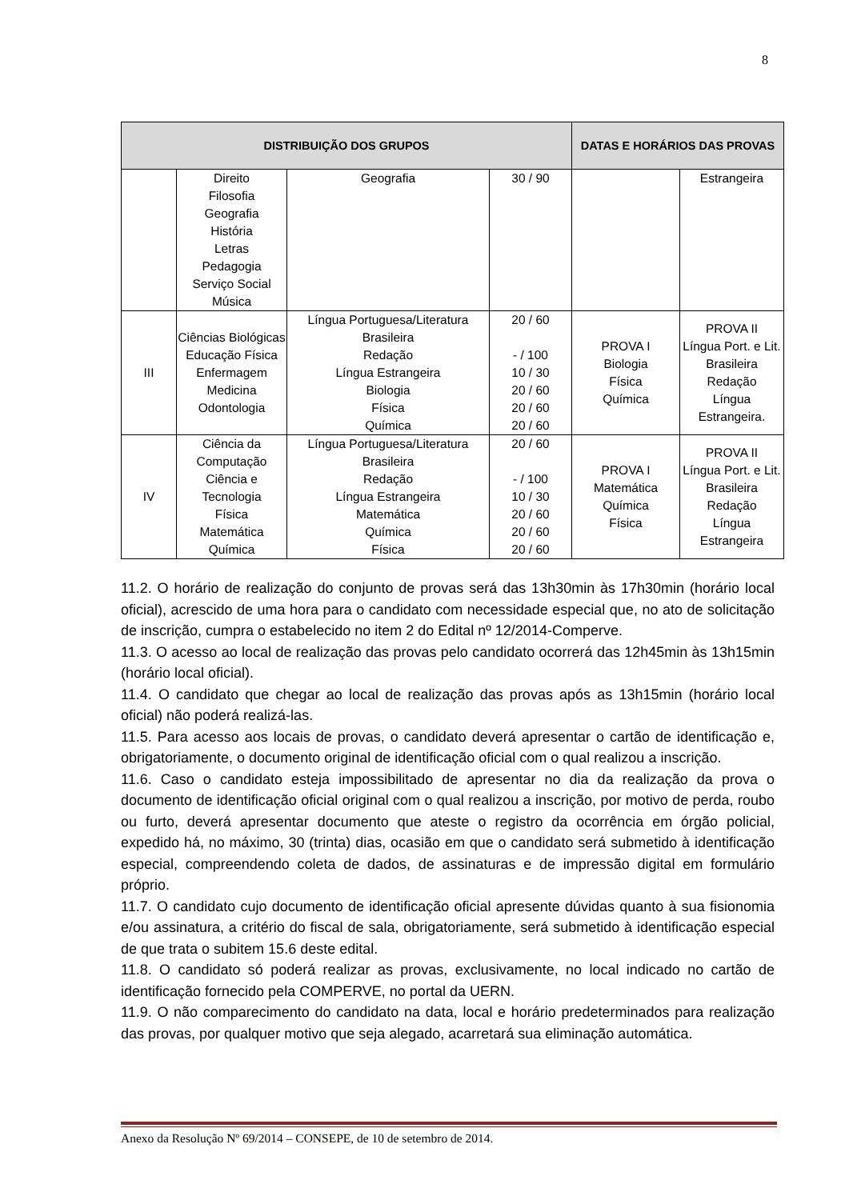8
| DISTRIBUIÇÃO DOS GRUPOS | | | | DATAS E HORÁRIOS DAS PROVAS | |
| --- | --- | --- | --- | --- | --- |
| | Direito Filosofia Geografia História Letras Pedagogia Serviço Social Música | Geografia | 30 / 90 | | Estrangeira |
| III | Ciências Biológicas Educação Física Enfermagem Medicina Odontologia | Língua Portuguesa/Literatura Brasileira Redação Língua Estrangeira Biologia Física Química | 20 / 60 - / 100 10 / 30 20 / 60 20 / 60 20 / 60 | PROVA I Biologia Física Química | PROVA II Língua Port. e Lit. Brasileira Redação Língua Estrangeira. |
| IV | Ciência da Computação Ciência e Tecnologia Física Matemática Química | Língua Portuguesa/Literatura Brasileira Redação Língua Estrangeira Matemática Química Física | 20 / 60 - / 100 10 / 30 20 / 60 20 / 60 20 / 60 | PROVA I Matemática Química Física | PROVA II Língua Port. e Lit. Brasileira Redação Língua Estrangeira |
11.2. O horário de realização do conjunto de provas será das 13h30min às 17h30min (horário local oficial), acrescido de uma hora para o candidato com necessidade especial que, no ato de solicitação de inscrição, cumpra o estabelecido no item 2 do Edital nº 12/2014-Comperve.
11.3. O acesso ao local de realização das provas pelo candidato ocorrerá das 12h45min às 13h15min (horário local oficial).
11.4. O candidato que chegar ao local de realização das provas após as 13h15min (horário local oficial) não poderá realizá-las.
11.5. Para acesso aos locais de provas, o candidato deverá apresentar o cartão de identificação e, obrigatoriamente, o documento original de identificação oficial com o qual realizou a inscrição.
11.6. Caso o candidato esteja impossibilitado de apresentar no dia da realização da prova o documento de identificação oficial original com o qual realizou a inscrição, por motivo de perda, roubo ou furto, deverá apresentar documento que ateste o registro da ocorrência em órgão policial, expedido há, no máximo, 30 (trinta) dias, ocasião em que o candidato será submetido à identificação especial, compreendendo coleta de dados, de assinaturas e de impressão digital em formulário próprio.
11.7. O candidato cujo documento de identificação oficial apresente dúvidas quanto à sua fisionomia e/ou assinatura, a critério do fiscal de sala, obrigatoriamente, será submetido à identificação especial de que trata o subitem 15.6 deste edital.
11.8. O candidato só poderá realizar as provas, exclusivamente, no local indicado no cartão de identificação fornecido pela COMPERVE, no portal da UERN.
11.9. O não comparecimento do candidato na data, local e horário predeterminados para realização das provas, por qualquer motivo que seja alegado, acarretará sua eliminação automática.
Anexo da Resolução Nº 69/2014 – CONSEPE, de 10 de setembro de 2014.